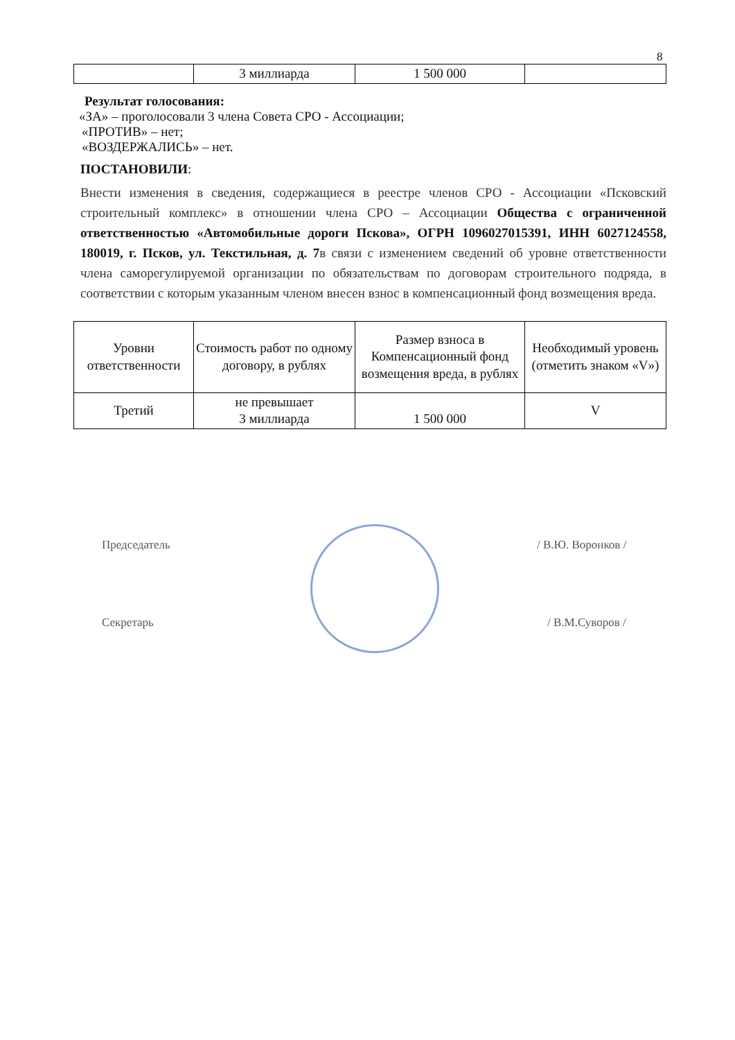8
| | 3 миллиарда | 1 500 000 | |
Результат голосования:
«ЗА» – проголосовали 3 члена Совета СРО - Ассоциации;
«ПРОТИВ» – нет;
«ВОЗДЕРЖАЛИСЬ» – нет.
ПОСТАНОВИЛИ:
Внести изменения в сведения, содержащиеся в реестре членов СРО - Ассоциации «Псковский строительный комплекс» в отношении члена СРО – Ассоциации Общества с ограниченной ответственностью «Автомобильные дороги Пскова», ОГРН 1096027015391, ИНН 6027124558, 180019, г. Псков, ул. Текстильная, д. 7в связи с изменением сведений об уровне ответственности члена саморегулируемой организации по обязательствам по договорам строительного подряда, в соответствии с которым указанным членом внесен взнос в компенсационный фонд возмещения вреда.
| Уровни ответственности | Стоимость работ по одному договору, в рублях | Размер взноса в Компенсационный фонд возмещения вреда, в рублях | Необходимый уровень (отметить знаком «V») |
| Третий | не превышает 3 миллиарда | 1 500 000 | V |
Председатель / В.Ю. Воронков /
Секретарь / В.М.Суворов /